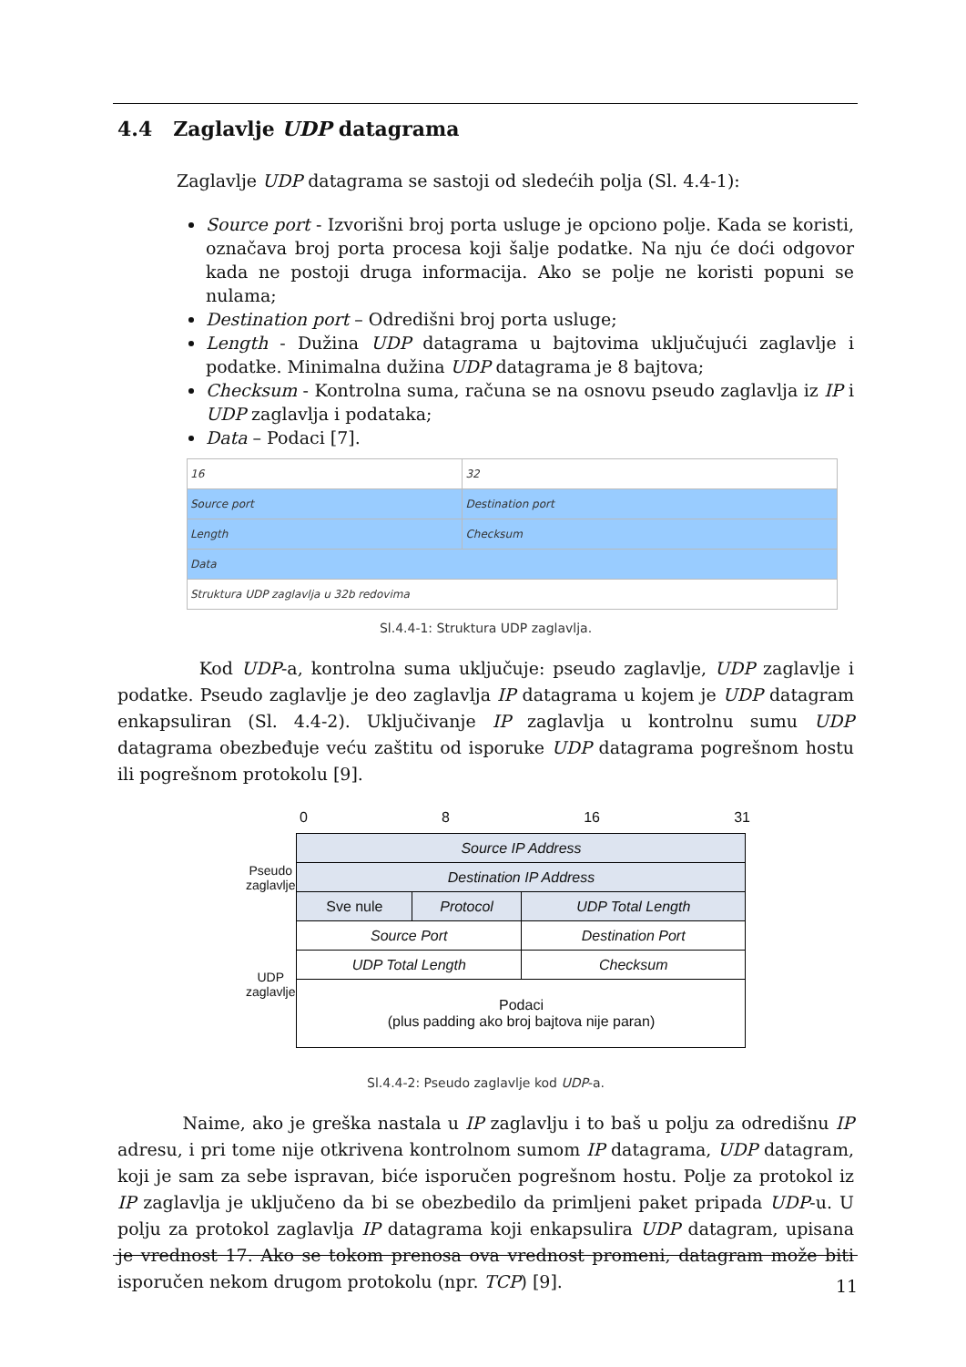4.4 Zaglavlje UDP datagrama
Zaglavlje UDP datagrama se sastoji od sledećih polja (Sl. 4.4-1):
Source port - Izvorišni broj porta usluge je opciono polje. Kada se koristi, označava broj porta procesa koji šalje podatke. Na nju će doći odgovor kada ne postoji druga informacija. Ako se polje ne koristi popuni se nulama;
Destination port – Odredišni broj porta usluge;
Length - Dužina UDP datagrama u bajtovima uključujući zaglavlje i podatke. Minimalna dužina UDP datagrama je 8 bajtova;
Checksum - Kontrolna suma, računa se na osnovu pseudo zaglavlja iz IP i UDP zaglavlja i podataka;
Data – Podaci [7].
| 16 | 32 |
| Source port | Destination port |
| Length | Checksum |
| Data | |
| Struktura UDP zaglavlja u 32b redovima | |
Sl.4.4-1: Struktura UDP zaglavlja.
Kod UDP-a, kontrolna suma uključuje: pseudo zaglavlje, UDP zaglavlje i podatke. Pseudo zaglavlje je deo zaglavlja IP datagrama u kojem je UDP datagram enkapsuliran (Sl. 4.4-2). Uključivanje IP zaglavlja u kontrolnu sumu UDP datagrama obezbeđuje veću zaštitu od isporuke UDP datagrama pogrešnom hostu ili pogrešnom protokolu [9].
0 8 16 31
| Pseudo zaglavlje | Source IP Address | | |
| | Destination IP Address | | |
| | Sve nule | Protocol | UDP Total Length |
| UDP zaglavlje | Source Port | | Destination Port |
| | UDP Total Length | | Checksum |
| | Podaci (plus padding ako broj bajtova nije paran) | | |
Sl.4.4-2: Pseudo zaglavlje kod UDP-a.
Naime, ako je greška nastala u IP zaglavlju i to baš u polju za odredišnu IP adresu, i pri tome nije otkrivena kontrolnom sumom IP datagrama, UDP datagram, koji je sam za sebe ispravan, biće isporučen pogrešnom hostu. Polje za protokol iz IP zaglavlja je uključeno da bi se obezbedilo da primljeni paket pripada UDP-u. U polju za protokol zaglavlja IP datagrama koji enkapsulira UDP datagram, upisana je vrednost 17. Ako se tokom prenosa ova vrednost promeni, datagram može biti isporučen nekom drugom protokolu (npr. TCP) [9].
11